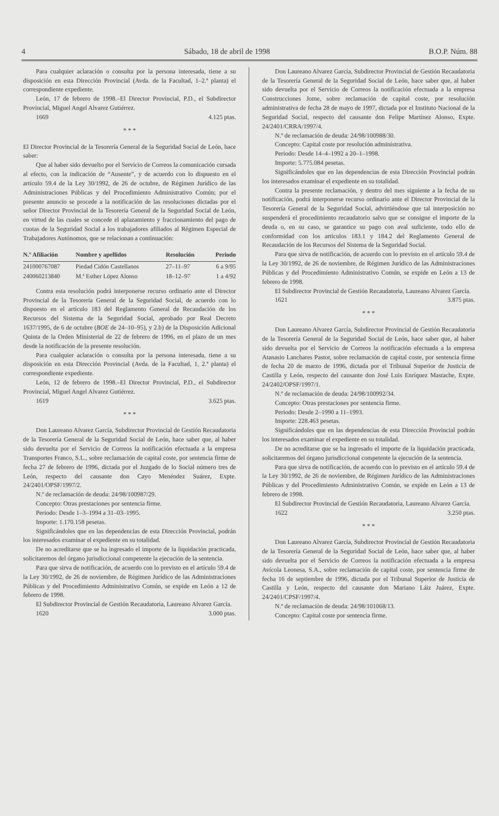4 Sábado, 18 de abril de 1998 B.O.P. Núm. 88
Para cualquier aclaración o consulta por la persona interesada, tiene a su disposición en esta Dirección Provincial (Avda. de la Facultad, 1–2.ª planta) el correspondiente expediente.
León, 17 de febrero de 1998.–El Director Provincial, P.D., el Subdirector Provincial, Miguel Angel Alvarez Gutiérrez.
1669 4.125 ptas.
* * *
El Director Provincial de la Tesorería General de la Seguridad Social de León, hace saber:
Que al haber sido devuelto por el Servicio de Correos la comunicación cursada al efecto, con la indicación de “Ausente”, y de acuerdo con lo dispuesto en el artículo 59.4 de la Ley 30/1992, de 26 de octubre, de Régimen Jurídico de las Administraciones Públicas y del Procedimiento Administrativo Común; por el presente anuncio se procede a la notificación de las resoluciones dictadas por el señor Director Provincial de la Tesorería General de la Seguridad Social de León, en virtud de las cuales se concede el aplazamiento y fraccionamiento del pago de cuotas de la Seguridad Social a los trabajadores afiliados al Régimen Especial de Trabajadores Autónomos, que se relacionan a continuación:
| N.º Afiliación | Nombre y apellidos | Resolución | Periodo |
| --- | --- | --- | --- |
| 241000767087 | Piedad Cidón Castellanos | 27–11–97 | 6 a 9/95 |
| 240060213840 | M.ª Esther López Alonso | 18–12–97 | 1 a 4/92 |
Contra esta resolución podrá interponerse recurso ordinario ante el Director Provincial de la Tesorería General de la Seguridad Social, de acuerdo con lo dispuesto en el artículo 183 del Reglamento General de Recaudación de los Recursos del Sistema de la Seguridad Social, aprobado por Real Decreto 1637/1995, de 6 de octubre (BOE de 24–10–95), y 2.b) de la Disposición Adicional Quinta de la Orden Ministerial de 22 de febrero de 1996, en el plazo de un mes desde la notificación de la presente resolución.
Para cualquier aclaración o consulta por la persona interesada, tiene a su disposición en esta Dirección Provincial (Avda. de la Facultad, 1, 2.ª planta) el correspondiente expediente.
León, 12 de febrero de 1998.–El Director Provincial, P.D., el Subdirector Provincial, Miguel Angel Alvarez Gutiérrez.
1619 3.625 ptas.
* * *
Don Laureano Alvarez García, Subdirector Provincial de Gestión Recaudatoria de la Tesorería General de la Seguridad Social de León, hace saber que, al haber sido devuelta por el Servicio de Correos la notificación efectuada a la empresa Transportes Franco, S.L., sobre reclamación de capital coste, por sentencia firme de fecha 27 de febrero de 1996, dictada por el Juzgado de lo Social número tres de León, respecto del causante don Cayo Menéndez Suárez, Expte. 24/2401/OPSF/1997/2.
N.º de reclamación de deuda: 24/98/100987/29.
Concepto: Otras prestaciones por sentencia firme.
Periodo: Desde 1–3–1994 a 31–03–1995.
Importe: 1.170.158 pesetas.
Significándoles que en las dependencias de esta Dirección Provincial, podrán los interesados examinar el expediente en su totalidad.
De no acreditarse que se ha ingresado el importe de la liquidación practicada, solicitaremos del órgano jurisdiccional competente la ejecución de la sentencia.
Para que sirva de notificación, de acuerdo con lo previsto en el artículo 59.4 de la Ley 30/1992, de 26 de noviembre, de Régimen Jurídico de las Administraciones Públicas y del Procedimiento Administrativo Común, se expide en León a 12 de febrero de 1998.
El Subdirector Provincial de Gestión Recaudatoria, Laureano Alvarez García.
1620 3.000 ptas.
Don Laureano Alvarez García, Subdirector Provincial de Gestión Recaudatoria de la Tesorería General de la Seguridad Social de León, hace saber que, al haber sido devuelta por el Servicio de Correos la notificación efectuada a la empresa Construcciones Jome, sobre reclamación de capital coste, por resolución administrativa de fecha 28 de mayo de 1997, dictada por el Instituto Nacional de la Seguridad Social, respecto del causante don Felipe Martínez Alonso, Expte. 24/2401/CRRA/1997/4.
N.º de reclamación de deuda: 24/98/100988/30.
Concepto: Capital coste por resolución administrativa.
Periodo: Desde 14–4–1992 a 20–1–1998.
Importe: 5.775.084 pesetas.
Significándoles que en las dependencias de esta Dirección Provincial podrán los interesados examinar el expediente en su totalidad.
Contra la presente reclamación, y dentro del mes siguiente a la fecha de su notificación, podrá interponerse recurso ordinario ante el Director Provincial de la Tesorería General de la Seguridad Social, advirtiéndose que tal interposición no suspenderá el procedimiento recaudatorio salvo que se consigne el importe de la deuda o, en su caso, se garantice su pago con aval suficiente, todo ello de conformidad con los artículos 183.1 y 184.2 del Reglamento General de Recaudación de los Recursos del Sistema de la Seguridad Social.
Para que sirva de notificación, de acuerdo con lo previsto en el artículo 59.4 de la Ley 30/1992, de 26 de noviembre, de Régimen Jurídico de las Administraciones Públicas y del Procedimiento Administrativo Común, se expide en León a 13 de febrero de 1998.
El Subdirector Provincial de Gestión Recaudatoria, Laureano Alvarez García.
1621 3.875 ptas.
* * *
Don Laureano Alvarez García, Subdirector Provincial de Gestión Recaudatoria de la Tesorería General de la Seguridad Social de León, hace saber que, al haber sido devuelta por el Servicio de Correos la notificación efectuada a la empresa Atanasio Lanchares Pastor, sobre reclamación de capital coste, por sentencia firme de fecha 20 de marzo de 1996, dictada por el Tribunal Superior de Justicia de Castilla y León, respecto del causante don José Luis Enríquez Mastache, Expte. 24/2402/OPSF/1997/1.
N.º de reclamación de deuda: 24/98/100992/34.
Concepto: Otras prestaciones por sentencia firme.
Periodo: Desde 2–1990 a 11–1993.
Importe: 228.463 pesetas.
Significándoles que en las dependencias de esta Dirección Provincial podrán los interesados examinar el expediente en su totalidad.
De no acreditarse que se ha ingresado el importe de la liquidación practicada, solicitaremos del órgano jurisdiccional competente la ejecución de la sentencia.
Para que sirva de notificación, de acuerdo con lo previsto en el artículo 59.4 de la Ley 30/1992, de 26 de noviembre, de Régimen Jurídico de las Administraciones Públicas y del Procedimiento Administrativo Común, se expide en León a 13 de febrero de 1998.
El Subdirector Provincial de Gestión Recaudatoria, Laureano Alvarez García.
1622 3.250 ptas.
* * *
Don Laureano Alvarez García, Subdirector Provincial de Gestión Recaudatoria de la Tesorería General de la Seguridad Social de León, hace saber que, al haber sido devuelta por el Servicio de Correos la notificación efectuada a la empresa Avícola Leonesa, S.A., sobre reclamación de capital coste, por sentencia firme de fecha 16 de septiembre de 1996, dictada por el Tribunal Superior de Justicia de Castilla y León, respecto del causante don Mariano Láiz Juárez, Expte. 24/2401/CPSF/1997/4.
N.º de reclamación de deuda: 24/98/101068/13.
Concepto: Capital coste por sentencia firme.